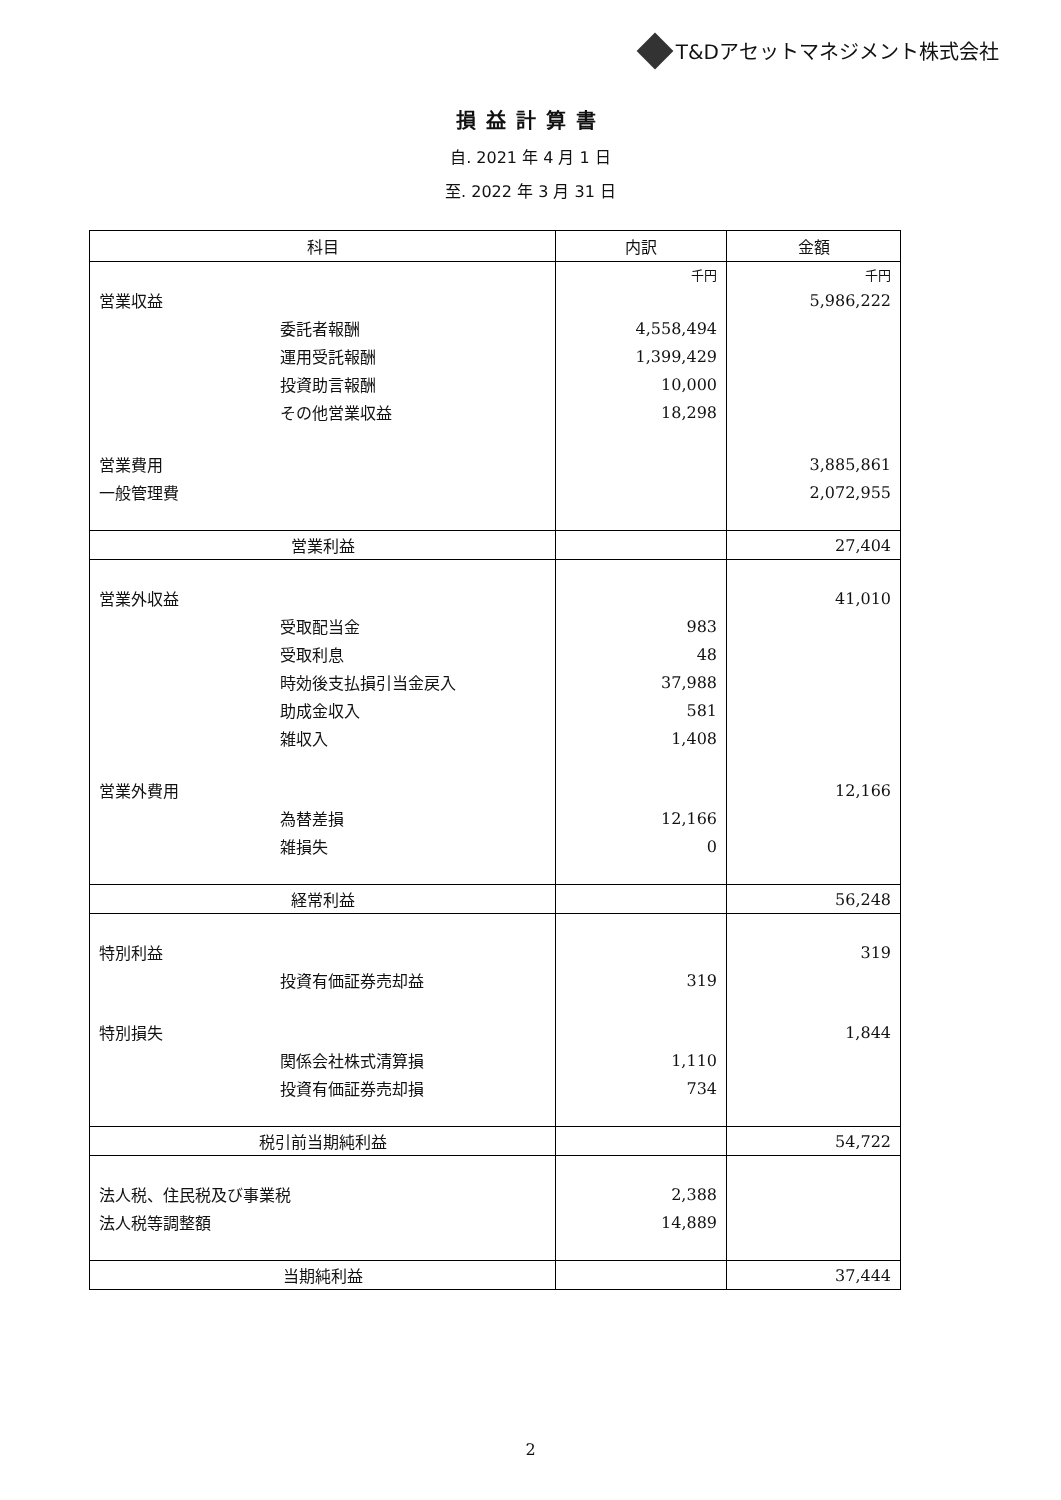T&Dアセットマネジメント株式会社
損益計算書
自. 2021 年 4 月 1 日
至. 2022 年 3 月 31 日
| 科目 | 内訳 | 金額 |
| --- | --- | --- |
| | 千円 | 千円 |
| 営業収益 | | 5,986,222 |
| 委託者報酬 | 4,558,494 | |
| 運用受託報酬 | 1,399,429 | |
| 投資助言報酬 | 10,000 | |
| その他営業収益 | 18,298 | |
| 営業費用 | | 3,885,861 |
| 一般管理費 | | 2,072,955 |
| 営業利益 | | 27,404 |
| 営業外収益 | | 41,010 |
| 受取配当金 | 983 | |
| 受取利息 | 48 | |
| 時効後支払損引当金戻入 | 37,988 | |
| 助成金収入 | 581 | |
| 雑収入 | 1,408 | |
| 営業外費用 | | 12,166 |
| 為替差損 | 12,166 | |
| 雑損失 | 0 | |
| 経常利益 | | 56,248 |
| 特別利益 | | 319 |
| 投資有価証券売却益 | 319 | |
| 特別損失 | | 1,844 |
| 関係会社株式清算損 | 1,110 | |
| 投資有価証券売却損 | 734 | |
| 税引前当期純利益 | | 54,722 |
| 法人税、住民税及び事業税 | 2,388 | |
| 法人税等調整額 | 14,889 | |
| 当期純利益 | | 37,444 |
2